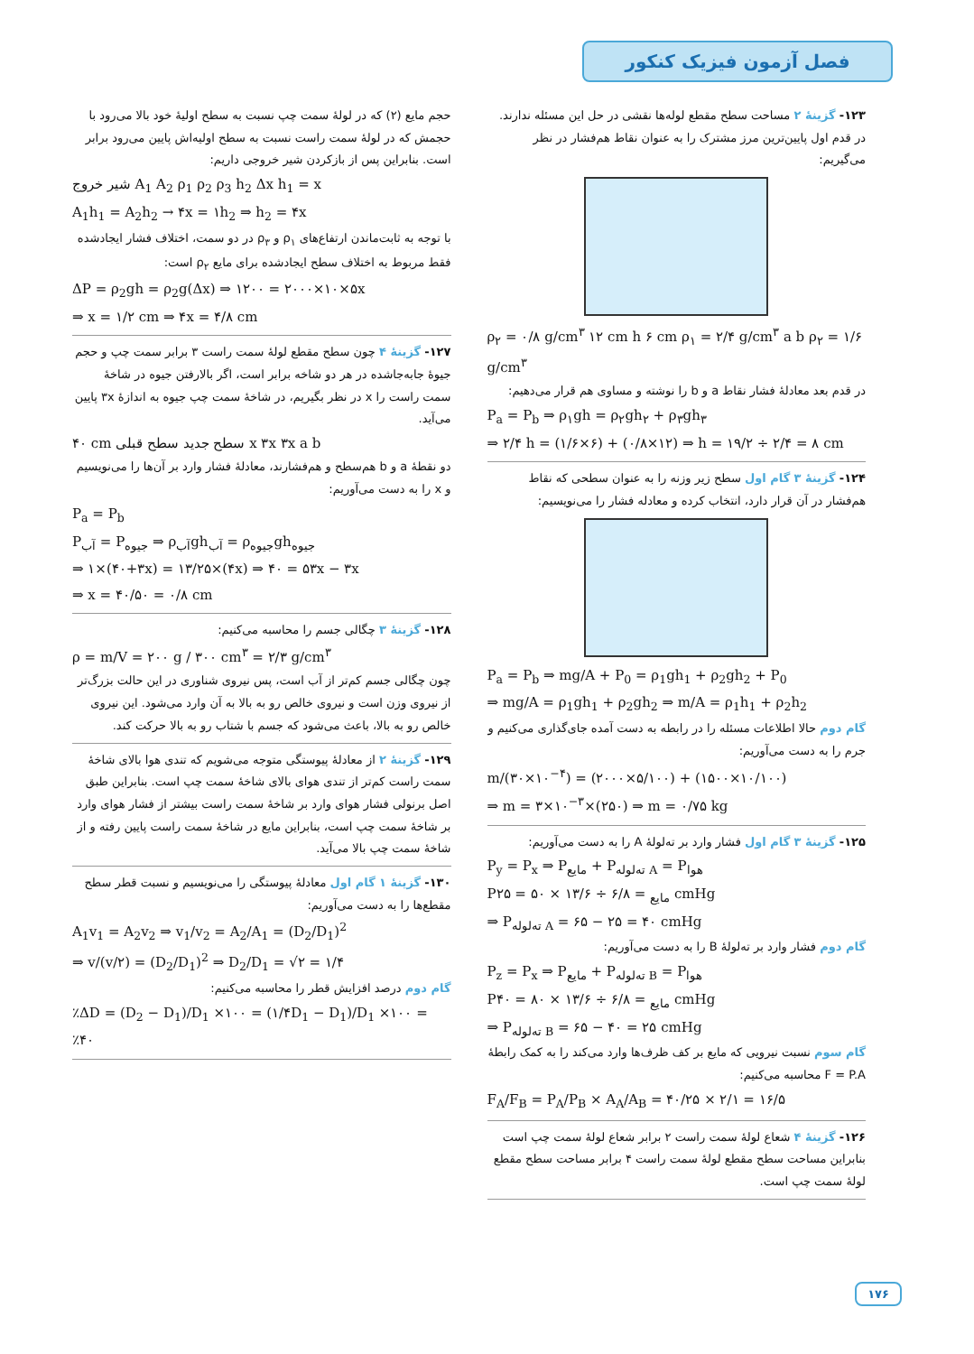فصل آزمون فیزیک کنکور
۱۲۳- گزینهٔ ۲ مساحت سطح مقطع لوله‌ها نقشی در حل این مسئله ندارند. در قدم اول پایین‌ترین مرز مشترک را به عنوان نقاط هم‌فشار در نظر می‌گیریم:
ρ<sub>۲</sub> = ۰/۸ g/cm<sup>۳</sup> ۱۲ cm h ۶ cm ρ<sub>۱</sub> = ۲/۴ g/cm<sup>۳</sup> a b ρ<sub>۲</sub> = ۱/۶ g/cm<sup>۳</sup>
در قدم بعد معادلهٔ فشار نقاط a و b را نوشته و مساوی هم قرار می‌دهیم:
P<sub>a</sub> = P<sub>b</sub> ⇒ ρ<sub>۱</sub>gh = ρ<sub>۲</sub>gh<sub>۲</sub> + ρ<sub>۳</sub>gh<sub>۳</sub>
⇒ ۲/۴ h = (۱/۶×۶) + (۰/۸×۱۲) ⇒ h = ۱۹/۲ ÷ ۲/۴ = ۸ cm
۱۲۴- گزینهٔ ۳ گام اول سطح زیر وزنه را به عنوان سطحی که نقاط هم‌فشار در آن قرار دارد، انتخاب کرده و معادله فشار را می‌نویسیم:
P<sub>a</sub> = P<sub>b</sub> ⇒ mg/A + P<sub>0</sub> = ρ<sub>1</sub>gh<sub>1</sub> + ρ<sub>2</sub>gh<sub>2</sub> + P<sub>0</sub>
⇒ mg/A = ρ<sub>1</sub>gh<sub>1</sub> + ρ<sub>2</sub>gh<sub>2</sub> ⇒ m/A = ρ<sub>1</sub>h<sub>1</sub> + ρ<sub>2</sub>h<sub>2</sub>
گام دوم حالا اطلاعات مسئله را در رابطه به دست آمده جای‌گذاری می‌کنیم و جرم را به دست می‌آوریم:
m/(۳۰×۱۰<sup>−۴</sup>) = (۲۰۰۰×۵/۱۰۰) + (۱۵۰۰×۱۰/۱۰۰)
⇒ m = ۳×۱۰<sup>−۳</sup>×(۲۵۰) ⇒ m = ۰/۷۵ kg
۱۲۵- گزینهٔ ۳ گام اول فشار وارد بر ته‌لولهٔ A را به دست می‌آوریم:
P<sub>y</sub> = P<sub>x</sub> ⇒ P<sub>مایع</sub> + P<sub>ته‌لوله A</sub> = P<sub>هوا</sub>
P<sub>مایع</sub> = ۶/۸ ÷ ۱۳/۶ × ۵۰ = ۲۵ cmHg
⇒ P<sub>ته‌لوله A</sub> = ۶۵ − ۲۵ = ۴۰ cmHg
گام دوم فشار وارد بر ته‌لولهٔ B را به دست می‌آوریم:
P<sub>z</sub> = P<sub>x</sub> ⇒ P<sub>مایع</sub> + P<sub>ته‌لوله B</sub> = P<sub>هوا</sub>
P<sub>مایع</sub> = ۶/۸ ÷ ۱۳/۶ × ۸۰ = ۴۰ cmHg
⇒ P<sub>ته‌لوله B</sub> = ۶۵ − ۴۰ = ۲۵ cmHg
گام سوم نسبت نیرویی که مایع بر کف ظرف‌ها وارد می‌کند را به کمک رابطهٔ F = P.A محاسبه می‌کنیم:
F<sub>A</sub>/F<sub>B</sub> = P<sub>A</sub>/P<sub>B</sub> × A<sub>A</sub>/A<sub>B</sub> = ۴۰/۲۵ × ۲/۱ = ۱۶/۵
۱۲۶- گزینهٔ ۴ شعاع لولهٔ سمت راست ۲ برابر شعاع لولهٔ سمت چپ است بنابراین مساحت سطح مقطع لولهٔ سمت راست ۴ برابر مساحت سطح مقطع لولهٔ سمت چپ است.
حجم مایع (۲) که در لولهٔ سمت چپ نسبت به سطح اولیهٔ خود بالا می‌رود با حجمش که در لولهٔ سمت راست نسبت به سطح اولیه‌اش پایین می‌رود برابر است. بنابراین پس از بازکردن شیر خروجی داریم:
شیر خروج A<sub>1</sub> A<sub>2</sub> ρ<sub>1</sub> ρ<sub>2</sub> ρ<sub>3</sub> h<sub>2</sub> Δx h<sub>1</sub> = x
A<sub>1</sub>h<sub>1</sub> = A<sub>2</sub>h<sub>2</sub> → ۴x = ۱h<sub>2</sub> ⇒ h<sub>2</sub> = ۴x
با توجه به ثابت‌ماندن ارتفاع‌های ρ<sub>۱</sub> و ρ<sub>۳</sub> در دو سمت، اختلاف فشار ایجادشده فقط مربوط به اختلاف سطح ایجادشده برای مایع ρ<sub>۲</sub> است:
ΔP = ρ<sub>2</sub>gh = ρ<sub>2</sub>g(Δx) ⇒ ۱۲۰۰ = ۲۰۰۰×۱۰×۵x
⇒ x = ۱/۲ cm ⇒ ۴x = ۴/۸ cm
۱۲۷- گزینهٔ ۴ چون سطح مقطع لولهٔ سمت راست ۳ برابر سمت چپ و حجم جیوهٔ جابه‌جاشده در هر دو شاخه برابر است، اگر بالارفتن جیوه در شاخهٔ سمت راست را x در نظر بگیریم، در شاخهٔ سمت چپ جیوه به اندازهٔ ۳x پایین می‌آید.
۴۰ cm سطح جدید سطح قبلی x ۳x ۳x a b
دو نقطهٔ a و b هم‌سطح و هم‌فشارند، معادلهٔ فشار وارد بر آن‌ها را می‌نویسیم و x را به دست می‌آوریم:
P<sub>a</sub> = P<sub>b</sub>
P<sub>آب</sub> = P<sub>جیوه</sub> ⇒ ρ<sub>آب</sub>gh<sub>آب</sub> = ρ<sub>جیوه</sub>gh<sub>جیوه</sub>
⇒ ۱×(۴۰+۳x) = ۱۳/۲۵×(۴x) ⇒ ۴۰ = ۵۳x − ۳x
⇒ x = ۴۰/۵۰ = ۰/۸ cm
۱۲۸- گزینهٔ ۳ چگالی جسم را محاسبه می‌کنیم:
ρ = m/V = ۲۰۰ g / ۳۰۰ cm<sup>۳</sup> = ۲/۳ g/cm<sup>۳</sup>
چون چگالی جسم کم‌تر از آب است، پس نیروی شناوری در این حالت بزرگ‌تر از نیروی وزن است و نیروی خالص رو به بالا به آن وارد می‌شود. این نیروی خالص رو به بالا، باعث می‌شود که جسم با شتاب رو به بالا حرکت کند.
۱۲۹- گزینهٔ ۲ از معادلهٔ پیوستگی متوجه می‌شویم که تندی هوا بالای شاخهٔ سمت راست کم‌تر از تندی هوای بالای شاخهٔ سمت چپ است. بنابراین طبق اصل برنولی فشار هوای وارد بر شاخهٔ سمت راست بیشتر از فشار هوای وارد بر شاخهٔ سمت چپ است، بنابراین مایع در شاخهٔ سمت راست پایین رفته و از شاخهٔ سمت چپ بالا می‌آید.
۱۳۰- گزینهٔ ۱ گام اول معادلهٔ پیوستگی را می‌نویسیم و نسبت قطر سطح مقطع‌ها را به دست می‌آوریم:
A<sub>1</sub>v<sub>1</sub> = A<sub>2</sub>v<sub>2</sub> ⇒ v<sub>1</sub>/v<sub>2</sub> = A<sub>2</sub>/A<sub>1</sub> = (D<sub>2</sub>/D<sub>1</sub>)<sup>2</sup>
⇒ v/(v/۲) = (D<sub>2</sub>/D<sub>1</sub>)<sup>2</sup> ⇒ D<sub>2</sub>/D<sub>1</sub> = √۲ = ۱/۴
گام دوم درصد افزایش قطر را محاسبه می‌کنیم:
٪ΔD = (D<sub>2</sub> − D<sub>1</sub>)/D<sub>1</sub> ×۱۰۰ = (۱/۴D<sub>1</sub> − D<sub>1</sub>)/D<sub>1</sub> ×۱۰۰ = ٪۴۰
۱۷۶